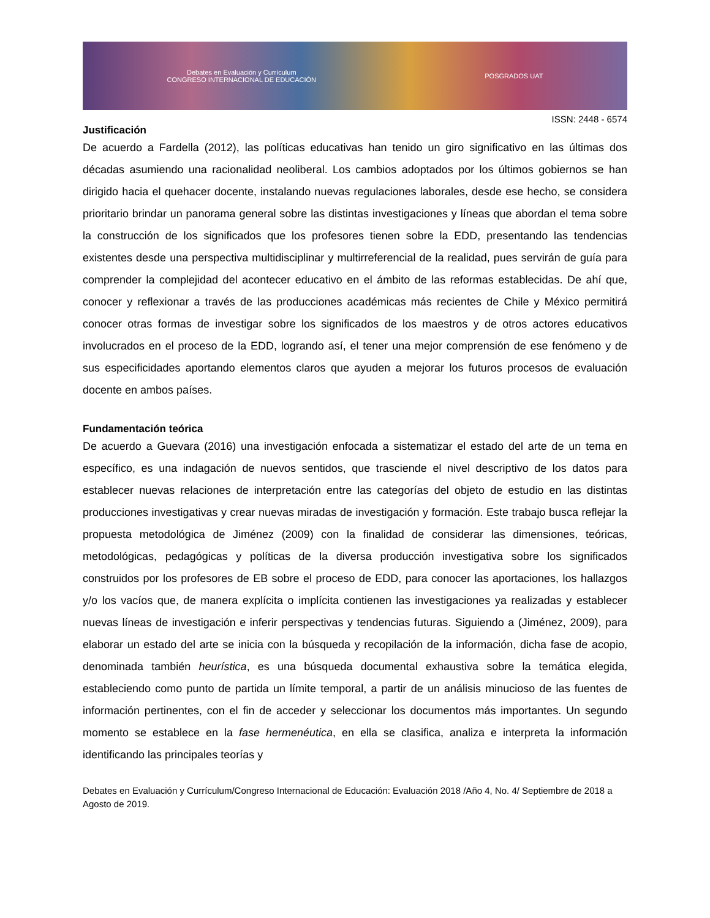Debates en Evaluación y Currículum
CONGRESO INTERNACIONAL DE EDUCACIÓN POSGRADOS UAT
ISSN: 2448 - 6574
Justificación
De acuerdo a Fardella (2012), las políticas educativas han tenido un giro significativo en las últimas dos décadas asumiendo una racionalidad neoliberal. Los cambios adoptados por los últimos gobiernos se han dirigido hacia el quehacer docente, instalando nuevas regulaciones laborales, desde ese hecho, se considera prioritario brindar un panorama general sobre las distintas investigaciones y líneas que abordan el tema sobre la construcción de los significados que los profesores tienen sobre la EDD, presentando las tendencias existentes desde una perspectiva multidisciplinar y multirreferencial de la realidad, pues servirán de guía para comprender la complejidad del acontecer educativo en el ámbito de las reformas establecidas. De ahí que, conocer y reflexionar a través de las producciones académicas más recientes de Chile y México permitirá conocer otras formas de investigar sobre los significados de los maestros y de otros actores educativos involucrados en el proceso de la EDD, logrando así, el tener una mejor comprensión de ese fenómeno y de sus especificidades aportando elementos claros que ayuden a mejorar los futuros procesos de evaluación docente en ambos países.
Fundamentación teórica
De acuerdo a Guevara (2016) una investigación enfocada a sistematizar el estado del arte de un tema en específico, es una indagación de nuevos sentidos, que trasciende el nivel descriptivo de los datos para establecer nuevas relaciones de interpretación entre las categorías del objeto de estudio en las distintas producciones investigativas y crear nuevas miradas de investigación y formación. Este trabajo busca reflejar la propuesta metodológica de Jiménez (2009) con la finalidad de considerar las dimensiones, teóricas, metodológicas, pedagógicas y políticas de la diversa producción investigativa sobre los significados construidos por los profesores de EB sobre el proceso de EDD, para conocer las aportaciones, los hallazgos y/o los vacíos que, de manera explícita o implícita contienen las investigaciones ya realizadas y establecer nuevas líneas de investigación e inferir perspectivas y tendencias futuras. Siguiendo a (Jiménez, 2009), para elaborar un estado del arte se inicia con la búsqueda y recopilación de la información, dicha fase de acopio, denominada también heurística, es una búsqueda documental exhaustiva sobre la temática elegida, estableciendo como punto de partida un límite temporal, a partir de un análisis minucioso de las fuentes de información pertinentes, con el fin de acceder y seleccionar los documentos más importantes. Un segundo momento se establece en la fase hermenéutica, en ella se clasifica, analiza e interpreta la información identificando las principales teorías y
Debates en Evaluación y Currículum/Congreso Internacional de Educación: Evaluación 2018 /Año 4, No. 4/ Septiembre de 2018 a Agosto de 2019.